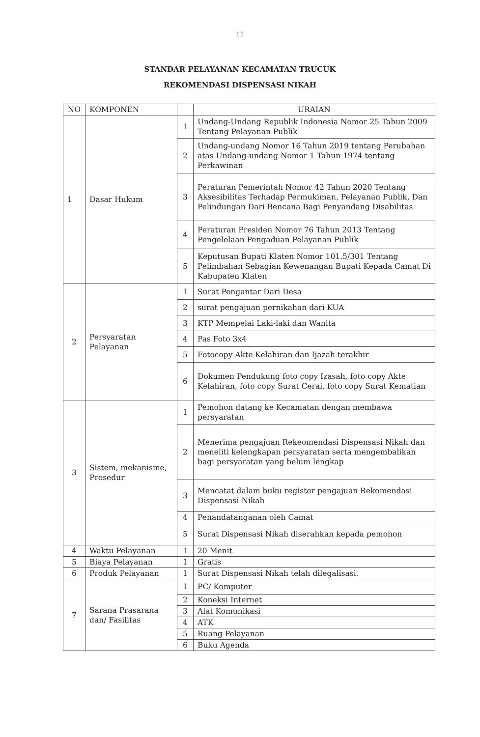11
STANDAR PELAYANAN KECAMATAN TRUCUK
REKOMENDASI DISPENSASI NIKAH
| NO | KOMPONEN | | URAIAN |
| --- | --- | --- | --- |
| 1 | Dasar Hukum | 1 | Undang-Undang Republik Indonesia Nomor 25 Tahun 2009 Tentang Pelayanan Publik |
| | | 2 | Undang-undang Nomor 16 Tahun 2019 tentang Perubahan atas Undang-undang Nomor 1 Tahun 1974 tentang Perkawinan |
| | | 3 | Peraturan Pemerintah Nomor 42 Tahun 2020 Tentang Aksesibilitas Terhadap Permukiman, Pelayanan Publik, Dan Pelindungan Dari Bencana Bagi Penyandang Disabilitas |
| | | 4 | Peraturan Presiden Nomor 76 Tahun 2013 Tentang Pengelolaan Pengaduan Pelayanan Publik |
| | | 5 | Keputusan Bupati Klaten Nomor 101.5/301 Tentang Pelimbahan Sebagian Kewenangan Bupati Kepada Camat Di Kabupaten Klaten |
| 2 | Persyaratan Pelayanan | 1 | Surat Pengantar Dari Desa |
| | | 2 | surat pengajuan pernikahan dari KUA |
| | | 3 | KTP Mempelai Laki-laki dan Wanita |
| | | 4 | Pas Foto 3x4 |
| | | 5 | Fotocopy Akte Kelahiran dan Ijazah terakhir |
| | | 6 | Dokumen Pendukung foto copy Izasah, foto copy Akte Kelahiran, foto copy Surat Cerai, foto copy Surat Kematian |
| 3 | Sistem, mekanisme, Prosedur | 1 | Pemohon datang ke Kecamatan dengan membawa persyaratan |
| | | 2 | Menerima pengajuan Rekeomendasi Dispensasi Nikah dan meneliti kelengkapan persyaratan serta mengembalikan bagi persyaratan yang belum lengkap |
| | | 3 | Mencatat dalam buku register pengajuan Rekomendasi Dispensasi Nikah |
| | | 4 | Penandatanganan oleh Camat |
| | | 5 | Surat Dispensasi Nikah diserahkan kepada pemohon |
| 4 | Waktu Pelayanan | 1 | 20 Menit |
| 5 | Biaya Pelayanan | 1 | Gratis |
| 6 | Produk Pelayanan | 1 | Surat Dispensasi Nikah telah dilegalisasi. |
| 7 | Sarana Prasarana dan/ Fasilitas | 1 | PC/ Komputer |
| | | 2 | Koneksi Internet |
| | | 3 | Alat Komunikasi |
| | | 4 | ATK |
| | | 5 | Ruang Pelayanan |
| | | 6 | Buku Agenda |